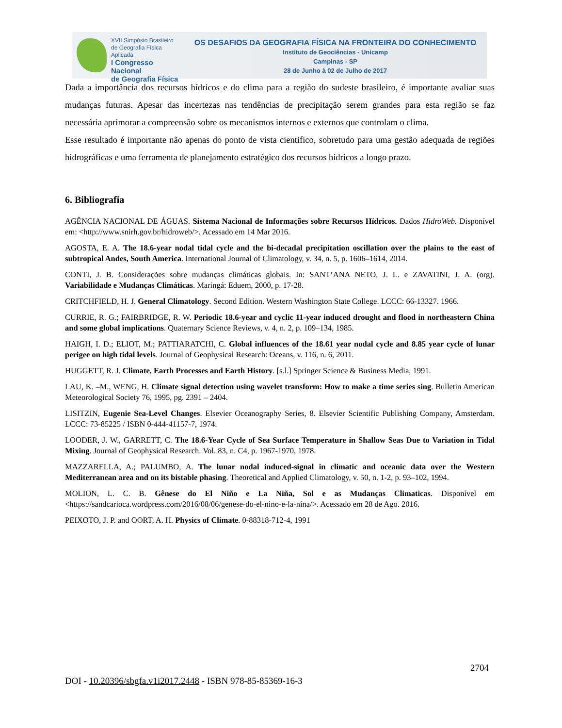XVII Simpósio Brasileiro
de Geografia Física Aplicada
I Congresso Nacional
de Geografia Física
OS DESAFIOS DA GEOGRAFIA FÍSICA NA FRONTEIRA DO CONHECIMENTO
Instituto de Geociências - Unicamp
Campinas - SP
28 de Junho à 02 de Julho de 2017
Dada a importância dos recursos hídricos e do clima para a região do sudeste brasileiro, é importante avaliar suas mudanças futuras. Apesar das incertezas nas tendências de precipitação serem grandes para esta região se faz necessária aprimorar a compreensão sobre os mecanismos internos e externos que controlam o clima.
Esse resultado é importante não apenas do ponto de vista cientifico, sobretudo para uma gestão adequada de regiões hidrográficas e uma ferramenta de planejamento estratégico dos recursos hídricos a longo prazo.
6. Bibliografia
AGÊNCIA NACIONAL DE ÁGUAS. Sistema Nacional de Informações sobre Recursos Hídricos. Dados HidroWeb. Disponível em: <http://www.snirh.gov.br/hidroweb/>. Acessado em 14 Mar 2016.
AGOSTA, E. A. The 18.6-year nodal tidal cycle and the bi-decadal precipitation oscillation over the plains to the east of subtropical Andes, South America. International Journal of Climatology, v. 34, n. 5, p. 1606–1614, 2014.
CONTI, J. B. Considerações sobre mudanças climáticas globais. In: SANT’ANA NETO, J. L. e ZAVATINI, J. A. (org). Variabilidade e Mudanças Climáticas. Maringá: Eduem, 2000, p. 17-28.
CRITCHFIELD, H. J. General Climatology. Second Edition. Western Washington State College. LCCC: 66-13327. 1966.
CURRIE, R. G.; FAIRBRIDGE, R. W. Periodic 18.6-year and cyclic 11-year induced drought and flood in northeastern China and some global implications. Quaternary Science Reviews, v. 4, n. 2, p. 109–134, 1985.
HAIGH, I. D.; ELIOT, M.; PATTIARATCHI, C. Global influences of the 18.61 year nodal cycle and 8.85 year cycle of lunar perigee on high tidal levels. Journal of Geophysical Research: Oceans, v. 116, n. 6, 2011.
HUGGETT, R. J. Climate, Earth Processes and Earth History. [s.l.] Springer Science & Business Media, 1991.
LAU, K. –M., WENG, H. Climate signal detection using wavelet transform: How to make a time series sing. Bulletin American Meteorological Society 76, 1995, pg. 2391 – 2404.
LISITZIN, Eugenie Sea-Level Changes. Elsevier Oceanography Series, 8. Elsevier Scientific Publishing Company, Amsterdam. LCCC: 73-85225 / ISBN 0-444-41157-7, 1974.
LOODER, J. W., GARRETT, C. The 18.6-Year Cycle of Sea Surface Temperature in Shallow Seas Due to Variation in Tidal Mixing. Journal of Geophysical Research. Vol. 83, n. C4, p. 1967-1970, 1978.
MAZZARELLA, A.; PALUMBO, A. The lunar nodal induced-signal in climatic and oceanic data over the Western Mediterranean area and on its bistable phasing. Theoretical and Applied Climatology, v. 50, n. 1-2, p. 93–102, 1994.
MOLION, L. C. B. Gênese do El Niño e La Niña, Sol e as Mudanças Climaticas. Disponível em <https://sandcarioca.wordpress.com/2016/08/06/genese-do-el-nino-e-la-nina/>. Acessado em 28 de Ago. 2016.
PEIXOTO, J. P. and OORT, A. H. Physics of Climate. 0-88318-712-4, 1991
2704
DOI - 10.20396/sbgfa.v1i2017.2448 - ISBN 978-85-85369-16-3